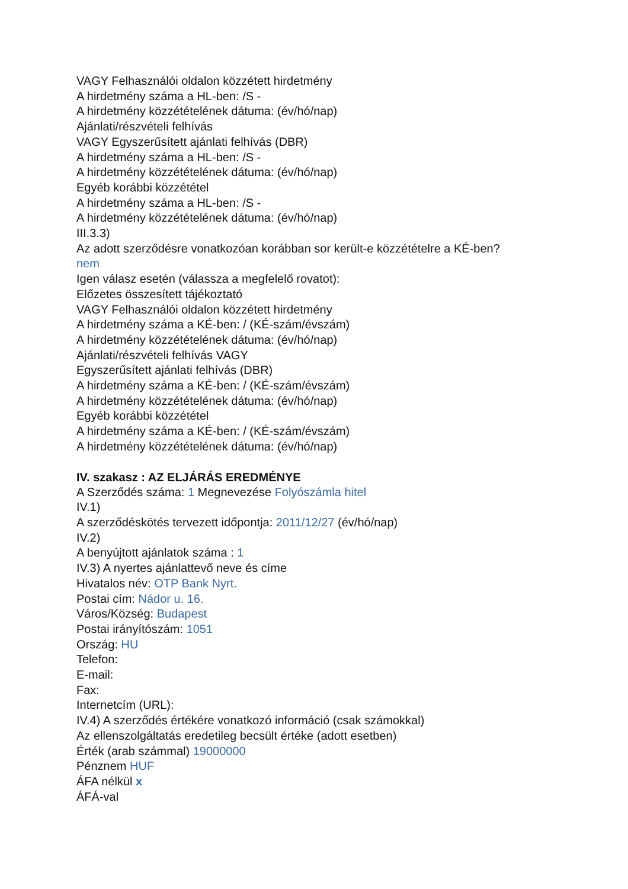VAGY Felhasználói oldalon közzétett hirdetmény
A hirdetmény száma a HL-ben: /S -
A hirdetmény közzétételének dátuma: (év/hó/nap)
Ajánlati/részvételi felhívás
VAGY Egyszerűsített ajánlati felhívás (DBR)
A hirdetmény száma a HL-ben: /S -
A hirdetmény közzétételének dátuma: (év/hó/nap)
Egyéb korábbi közzététel
A hirdetmény száma a HL-ben: /S -
A hirdetmény közzétételének dátuma: (év/hó/nap)
III.3.3)
Az adott szerződésre vonatkozóan korábban sor került-e közzétételre a KÉ-ben?
nem
Igen válasz esetén (válassza a megfelelő rovatot):
Előzetes összesített tájékoztató
VAGY Felhasználói oldalon közzétett hirdetmény
A hirdetmény száma a KÉ-ben: / (KÉ-szám/évszám)
A hirdetmény közzétételének dátuma: (év/hó/nap)
Ajánlati/részvételi felhívás VAGY
Egyszerűsített ajánlati felhívás (DBR)
A hirdetmény száma a KÉ-ben: / (KÉ-szám/évszám)
A hirdetmény közzétételének dátuma: (év/hó/nap)
Egyéb korábbi közzététel
A hirdetmény száma a KÉ-ben: / (KÉ-szám/évszám)
A hirdetmény közzétételének dátuma: (év/hó/nap)
IV. szakasz : AZ ELJÁRÁS EREDMÉNYE
A Szerződés száma: 1 Megnevezése Folyószámla hitel
IV.1)
A szerződéskötés tervezett időpontja: 2011/12/27 (év/hó/nap)
IV.2)
A benyújtott ajánlatok száma : 1
IV.3) A nyertes ajánlattevő neve és címe
Hivatalos név: OTP Bank Nyrt.
Postai cím: Nádor u. 16.
Város/Község: Budapest
Postai irányítószám: 1051
Ország: HU
Telefon:
E-mail:
Fax:
Internetcím (URL):
IV.4) A szerződés értékére vonatkozó információ (csak számokkal)
Az ellenszolgáltatás eredetileg becsült értéke (adott esetben)
Érték (arab számmal) 19000000
Pénznem HUF
ÁFA nélkül x
ÁFÁ-val